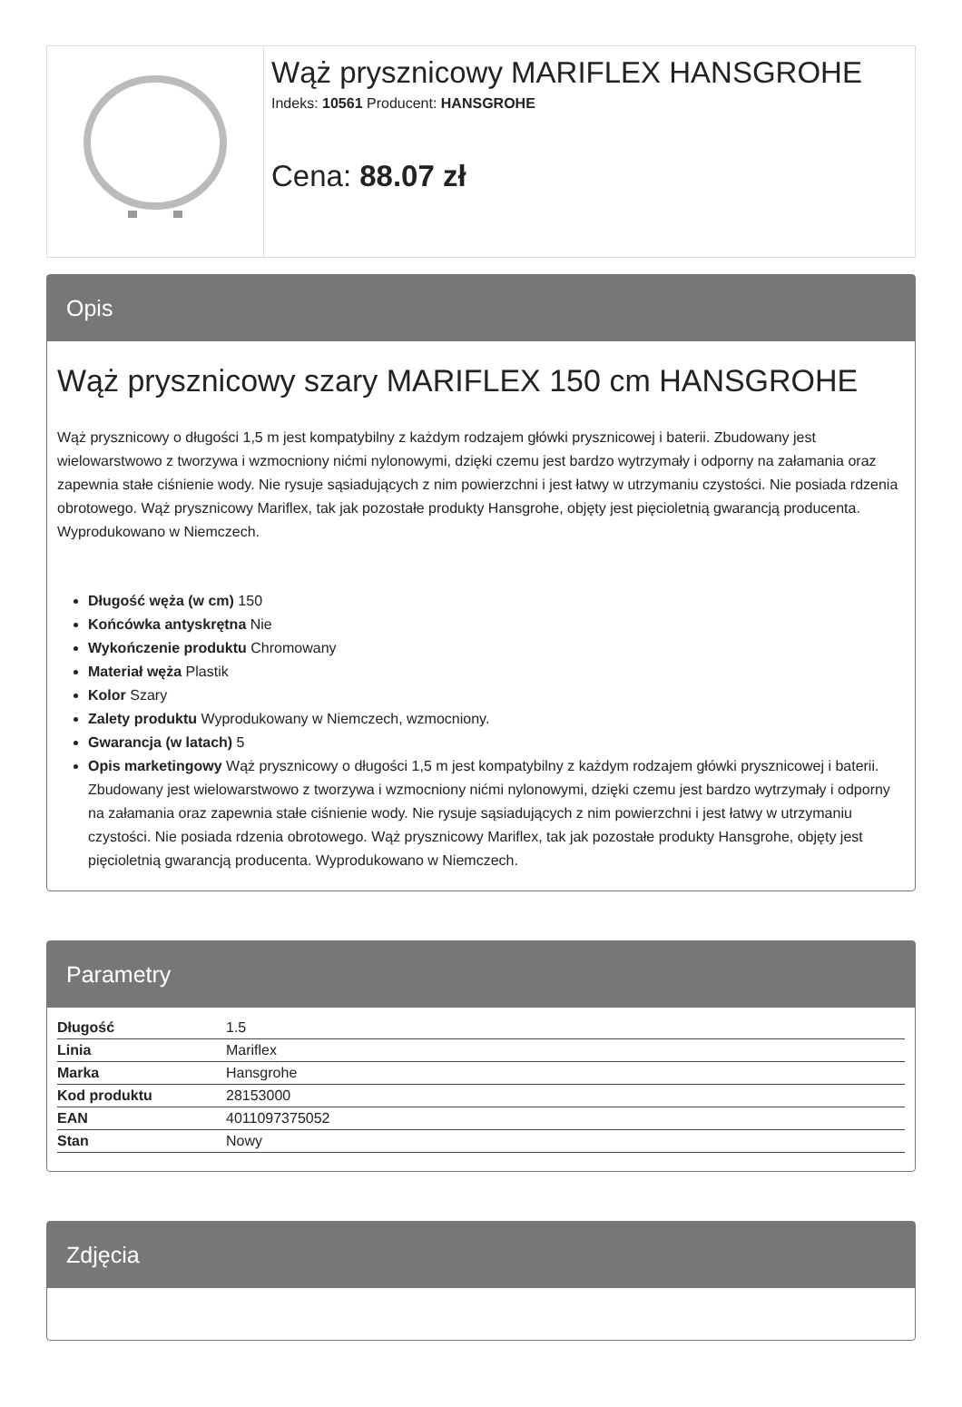Wąż prysznicowy MARIFLEX HANSGROHE
Indeks: 10561 Producent: HANSGROHE
Cena: 88.07 zł
Opis
Wąż prysznicowy szary MARIFLEX 150 cm HANSGROHE
Wąż prysznicowy o długości 1,5 m jest kompatybilny z każdym rodzajem główki prysznicowej i baterii. Zbudowany jest wielowarstwowo z tworzywa i wzmocniony nićmi nylonowymi, dzięki czemu jest bardzo wytrzymały i odporny na załamania oraz zapewnia stałe ciśnienie wody. Nie rysuje sąsiadujących z nim powierzchni i jest łatwy w utrzymaniu czystości. Nie posiada rdzenia obrotowego. Wąż prysznicowy Mariflex, tak jak pozostałe produkty Hansgrohe, objęty jest pięcioletnią gwarancją producenta. Wyprodukowano w Niemczech.
Długość węża (w cm) 150
Końcówka antyskrętna Nie
Wykończenie produktu Chromowany
Materiał węża Plastik
Kolor Szary
Zalety produktu Wyprodukowany w Niemczech, wzmocniony.
Gwarancja (w latach) 5
Opis marketingowy Wąż prysznicowy o długości 1,5 m jest kompatybilny z każdym rodzajem główki prysznicowej i baterii. Zbudowany jest wielowarstwowo z tworzywa i wzmocniony nićmi nylonowymi, dzięki czemu jest bardzo wytrzymały i odporny na załamania oraz zapewnia stałe ciśnienie wody. Nie rysuje sąsiadujących z nim powierzchni i jest łatwy w utrzymaniu czystości. Nie posiada rdzenia obrotowego. Wąż prysznicowy Mariflex, tak jak pozostałe produkty Hansgrohe, objęty jest pięcioletnią gwarancją producenta. Wyprodukowano w Niemczech.
Parametry
| Długość | 1.5 |
| Linia | Mariflex |
| Marka | Hansgrohe |
| Kod produktu | 28153000 |
| EAN | 4011097375052 |
| Stan | Nowy |
Zdjęcia